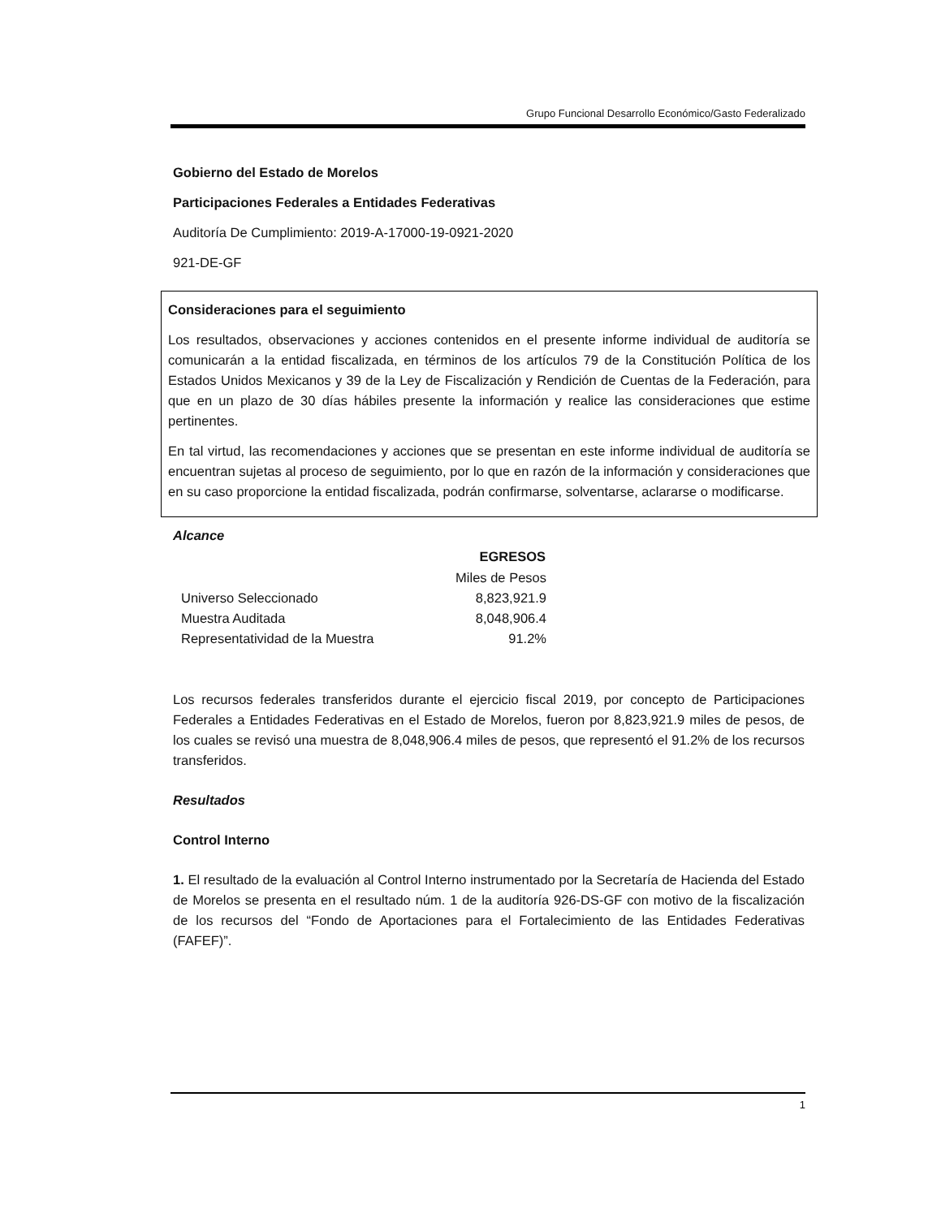Grupo Funcional Desarrollo Económico/Gasto Federalizado
Gobierno del Estado de Morelos
Participaciones Federales a Entidades Federativas
Auditoría De Cumplimiento: 2019-A-17000-19-0921-2020
921-DE-GF
Consideraciones para el seguimiento
Los resultados, observaciones y acciones contenidos en el presente informe individual de auditoría se comunicarán a la entidad fiscalizada, en términos de los artículos 79 de la Constitución Política de los Estados Unidos Mexicanos y 39 de la Ley de Fiscalización y Rendición de Cuentas de la Federación, para que en un plazo de 30 días hábiles presente la información y realice las consideraciones que estime pertinentes.
En tal virtud, las recomendaciones y acciones que se presentan en este informe individual de auditoría se encuentran sujetas al proceso de seguimiento, por lo que en razón de la información y consideraciones que en su caso proporcione la entidad fiscalizada, podrán confirmarse, solventarse, aclararse o modificarse.
Alcance
| | EGRESOS |
| | Miles de Pesos |
| Universo Seleccionado | 8,823,921.9 |
| Muestra Auditada | 8,048,906.4 |
| Representatividad de la Muestra | 91.2% |
Los recursos federales transferidos durante el ejercicio fiscal 2019, por concepto de Participaciones Federales a Entidades Federativas en el Estado de Morelos, fueron por 8,823,921.9 miles de pesos, de los cuales se revisó una muestra de 8,048,906.4 miles de pesos, que representó el 91.2% de los recursos transferidos.
Resultados
Control Interno
1. El resultado de la evaluación al Control Interno instrumentado por la Secretaría de Hacienda del Estado de Morelos se presenta en el resultado núm. 1 de la auditoría 926-DS-GF con motivo de la fiscalización de los recursos del “Fondo de Aportaciones para el Fortalecimiento de las Entidades Federativas (FAFEF)”.
1